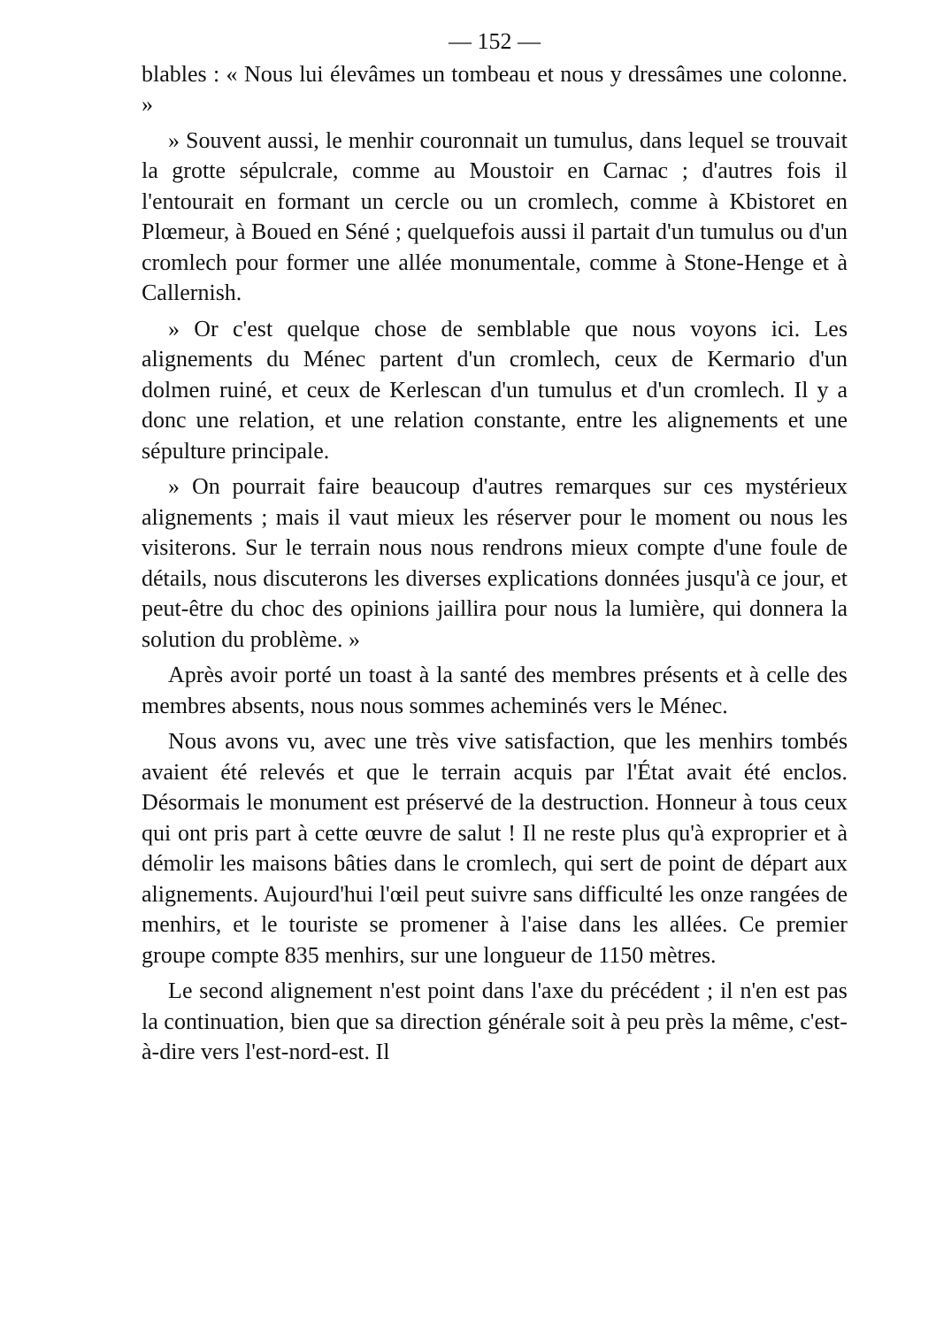— 152 —
blables : « Nous lui élevâmes un tombeau et nous y dressâmes une colonne. »
» Souvent aussi, le menhir couronnait un tumulus, dans lequel se trouvait la grotte sépulcrale, comme au Moustoir en Carnac ; d'autres fois il l'entourait en formant un cercle ou un cromlech, comme à Kbistoret en Plœmeur, à Boued en Séné ; quelquefois aussi il partait d'un tumulus ou d'un cromlech pour former une allée monumentale, comme à Stone-Henge et à Callernish.
» Or c'est quelque chose de semblable que nous voyons ici. Les alignements du Ménec partent d'un cromlech, ceux de Kermario d'un dolmen ruiné, et ceux de Kerlescan d'un tumulus et d'un cromlech. Il y a donc une relation, et une relation constante, entre les alignements et une sépulture principale.
» On pourrait faire beaucoup d'autres remarques sur ces mystérieux alignements ; mais il vaut mieux les réserver pour le moment ou nous les visiterons. Sur le terrain nous nous rendrons mieux compte d'une foule de détails, nous discuterons les diverses explications données jusqu'à ce jour, et peut-être du choc des opinions jaillira pour nous la lumière, qui donnera la solution du problème. »
Après avoir porté un toast à la santé des membres présents et à celle des membres absents, nous nous sommes acheminés vers le Ménec.
Nous avons vu, avec une très vive satisfaction, que les menhirs tombés avaient été relevés et que le terrain acquis par l'État avait été enclos. Désormais le monument est préservé de la destruction. Honneur à tous ceux qui ont pris part à cette œuvre de salut ! Il ne reste plus qu'à exproprier et à démolir les maisons bâties dans le cromlech, qui sert de point de départ aux alignements. Aujourd'hui l'œil peut suivre sans difficulté les onze rangées de menhirs, et le touriste se promener à l'aise dans les allées. Ce premier groupe compte 835 menhirs, sur une longueur de 1150 mètres.
Le second alignement n'est point dans l'axe du précédent ; il n'en est pas la continuation, bien que sa direction générale soit à peu près la même, c'est-à-dire vers l'est-nord-est. Il